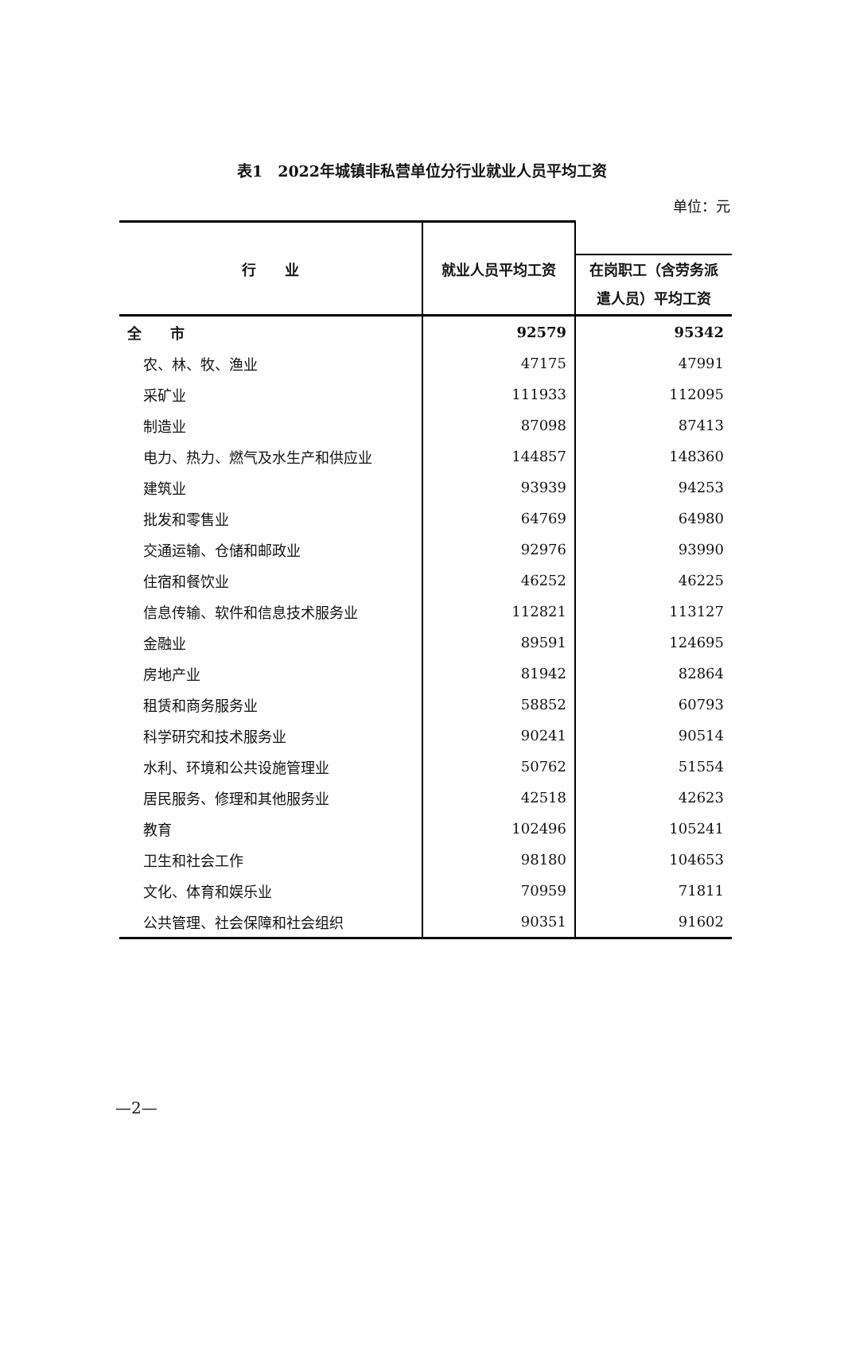表1　2022年城镇非私营单位分行业就业人员平均工资
单位：元
| 行 业 | 就业人员平均工资 | |
| --- | --- | --- |
| | | 在岗职工（含劳务派遣人员）平均工资 |
| 全 市 | 92579 | 95342 |
| 农、林、牧、渔业 | 47175 | 47991 |
| 采矿业 | 111933 | 112095 |
| 制造业 | 87098 | 87413 |
| 电力、热力、燃气及水生产和供应业 | 144857 | 148360 |
| 建筑业 | 93939 | 94253 |
| 批发和零售业 | 64769 | 64980 |
| 交通运输、仓储和邮政业 | 92976 | 93990 |
| 住宿和餐饮业 | 46252 | 46225 |
| 信息传输、软件和信息技术服务业 | 112821 | 113127 |
| 金融业 | 89591 | 124695 |
| 房地产业 | 81942 | 82864 |
| 租赁和商务服务业 | 58852 | 60793 |
| 科学研究和技术服务业 | 90241 | 90514 |
| 水利、环境和公共设施管理业 | 50762 | 51554 |
| 居民服务、修理和其他服务业 | 42518 | 42623 |
| 教育 | 102496 | 105241 |
| 卫生和社会工作 | 98180 | 104653 |
| 文化、体育和娱乐业 | 70959 | 71811 |
| 公共管理、社会保障和社会组织 | 90351 | 91602 |
—2—